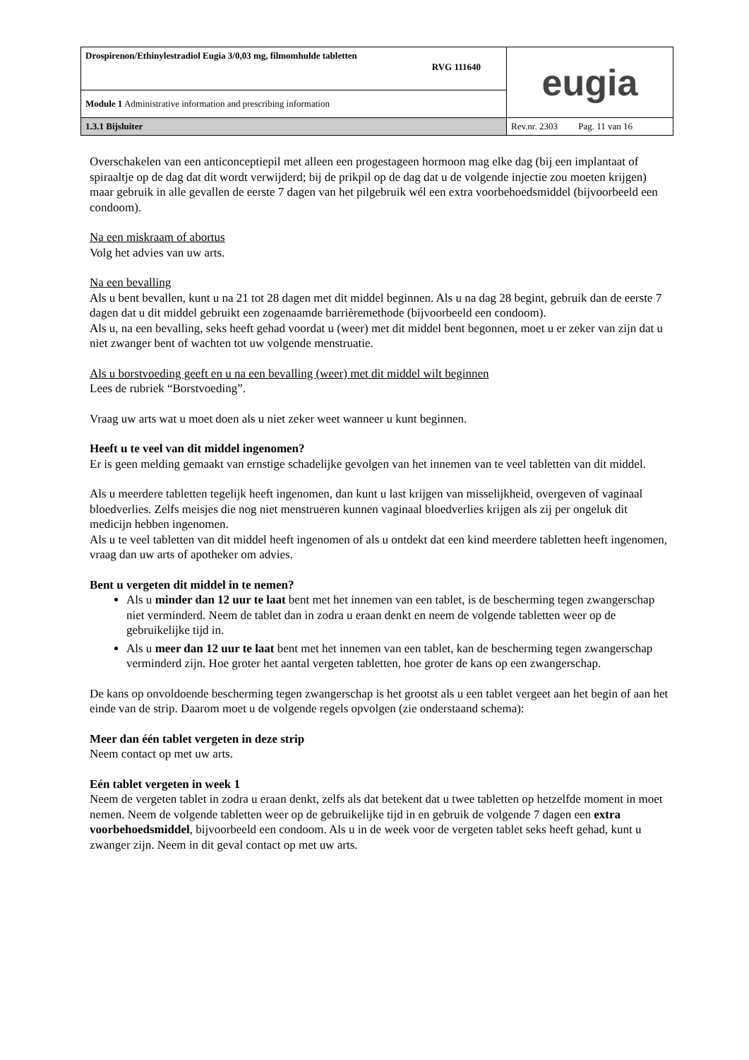| Drospirenon/Ethinylestradiol Eugia 3/0,03 mg, filmomhulde tabletten RVG 111640 | eugia |
| Module 1 Administrative information and prescribing information | |
| 1.3.1 Bijsluiter | Rev.nr. 2303 Pag. 11 van 16 |
Overschakelen van een anticonceptiepil met alleen een progestageen hormoon mag elke dag (bij een implantaat of spiraaltje op de dag dat dit wordt verwijderd; bij de prikpil op de dag dat u de volgende injectie zou moeten krijgen) maar gebruik in alle gevallen de eerste 7 dagen van het pilgebruik wél een extra voorbehoedsmiddel (bijvoorbeeld een condoom).
Na een miskraam of abortus
Volg het advies van uw arts.
Na een bevalling
Als u bent bevallen, kunt u na 21 tot 28 dagen met dit middel beginnen. Als u na dag 28 begint, gebruik dan de eerste 7 dagen dat u dit middel gebruikt een zogenaamde barrièremethode (bijvoorbeeld een condoom).
Als u, na een bevalling, seks heeft gehad voordat u (weer) met dit middel bent begonnen, moet u er zeker van zijn dat u niet zwanger bent of wachten tot uw volgende menstruatie.
Als u borstvoeding geeft en u na een bevalling (weer) met dit middel wilt beginnen
Lees de rubriek “Borstvoeding”.
Vraag uw arts wat u moet doen als u niet zeker weet wanneer u kunt beginnen.
Heeft u te veel van dit middel ingenomen?
Er is geen melding gemaakt van ernstige schadelijke gevolgen van het innemen van te veel tabletten van dit middel.
Als u meerdere tabletten tegelijk heeft ingenomen, dan kunt u last krijgen van misselijkheid, overgeven of vaginaal bloedverlies. Zelfs meisjes die nog niet menstrueren kunnen vaginaal bloedverlies krijgen als zij per ongeluk dit medicijn hebben ingenomen.
Als u te veel tabletten van dit middel heeft ingenomen of als u ontdekt dat een kind meerdere tabletten heeft ingenomen, vraag dan uw arts of apotheker om advies.
Bent u vergeten dit middel in te nemen?
Als u minder dan 12 uur te laat bent met het innemen van een tablet, is de bescherming tegen zwangerschap niet verminderd. Neem de tablet dan in zodra u eraan denkt en neem de volgende tabletten weer op de gebruikelijke tijd in.
Als u meer dan 12 uur te laat bent met het innemen van een tablet, kan de bescherming tegen zwangerschap verminderd zijn. Hoe groter het aantal vergeten tabletten, hoe groter de kans op een zwangerschap.
De kans op onvoldoende bescherming tegen zwangerschap is het grootst als u een tablet vergeet aan het begin of aan het einde van de strip. Daarom moet u de volgende regels opvolgen (zie onderstaand schema):
Meer dan één tablet vergeten in deze strip
Neem contact op met uw arts.
Eén tablet vergeten in week 1
Neem de vergeten tablet in zodra u eraan denkt, zelfs als dat betekent dat u twee tabletten op hetzelfde moment in moet nemen. Neem de volgende tabletten weer op de gebruikelijke tijd in en gebruik de volgende 7 dagen een extra voorbehoedsmiddel, bijvoorbeeld een condoom. Als u in de week voor de vergeten tablet seks heeft gehad, kunt u zwanger zijn. Neem in dit geval contact op met uw arts.